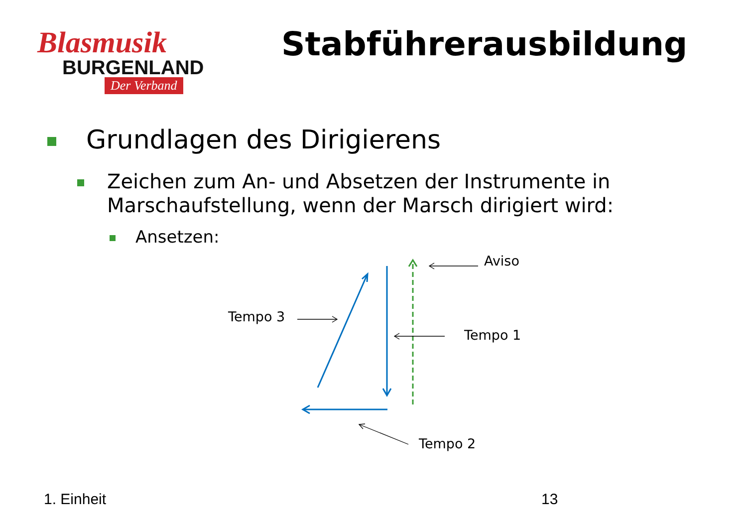Blasmusik
BURGENLAND
Der Verband
Stabführerausbildung
Grundlagen des Dirigierens
Zeichen zum An- und Absetzen der Instrumente in Marschaufstellung, wenn der Marsch dirigiert wird:
Ansetzen:
Aviso
Tempo 3
Tempo 1
Tempo 2
1. Einheit 13